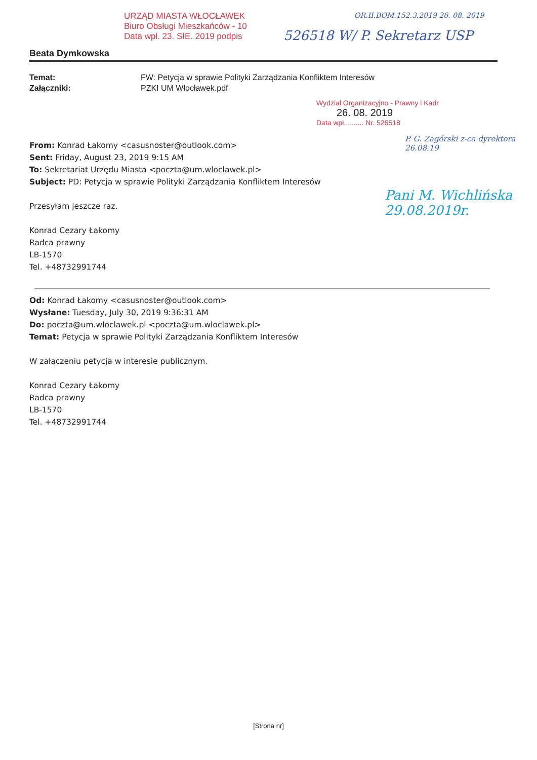URZĄD MIASTA WŁOCŁAWEK
Biuro Obsługi Mieszkańców - 10
Data wpł. 23. SIE. 2019 podpis
OR.II.BOM.152.3.2019 26. 08. 2019
526518 W/ P. Sekretarz USP
Beata Dymkowska
Temat: FW: Petycja w sprawie Polityki Zarządzania Konfliktem Interesów Załączniki: PZKI UM Włocławek.pdf
Wydział Organizacyjno - Prawny i Kadr
26. 08. 2019
Data wpł. ........ Nr. 526518
P. G. Zagórski z-ca dyrektora 26.08.19
Pani M. Wichlińska 29.08.2019r.
From: Konrad Łakomy <casusnoster@outlook.com>
Sent: Friday, August 23, 2019 9:15 AM
To: Sekretariat Urzędu Miasta <poczta@um.wloclawek.pl>
Subject: PD: Petycja w sprawie Polityki Zarządzania Konfliktem Interesów
Przesyłam jeszcze raz.
Konrad Cezary Łakomy
Radca prawny
LB-1570
Tel. +48732991744
Od: Konrad Łakomy <casusnoster@outlook.com>
Wysłane: Tuesday, July 30, 2019 9:36:31 AM
Do: poczta@um.wloclawek.pl <poczta@um.wloclawek.pl>
Temat: Petycja w sprawie Polityki Zarządzania Konfliktem Interesów
W załączeniu petycja w interesie publicznym.
Konrad Cezary Łakomy
Radca prawny
LB-1570
Tel. +48732991744
[Strona nr]